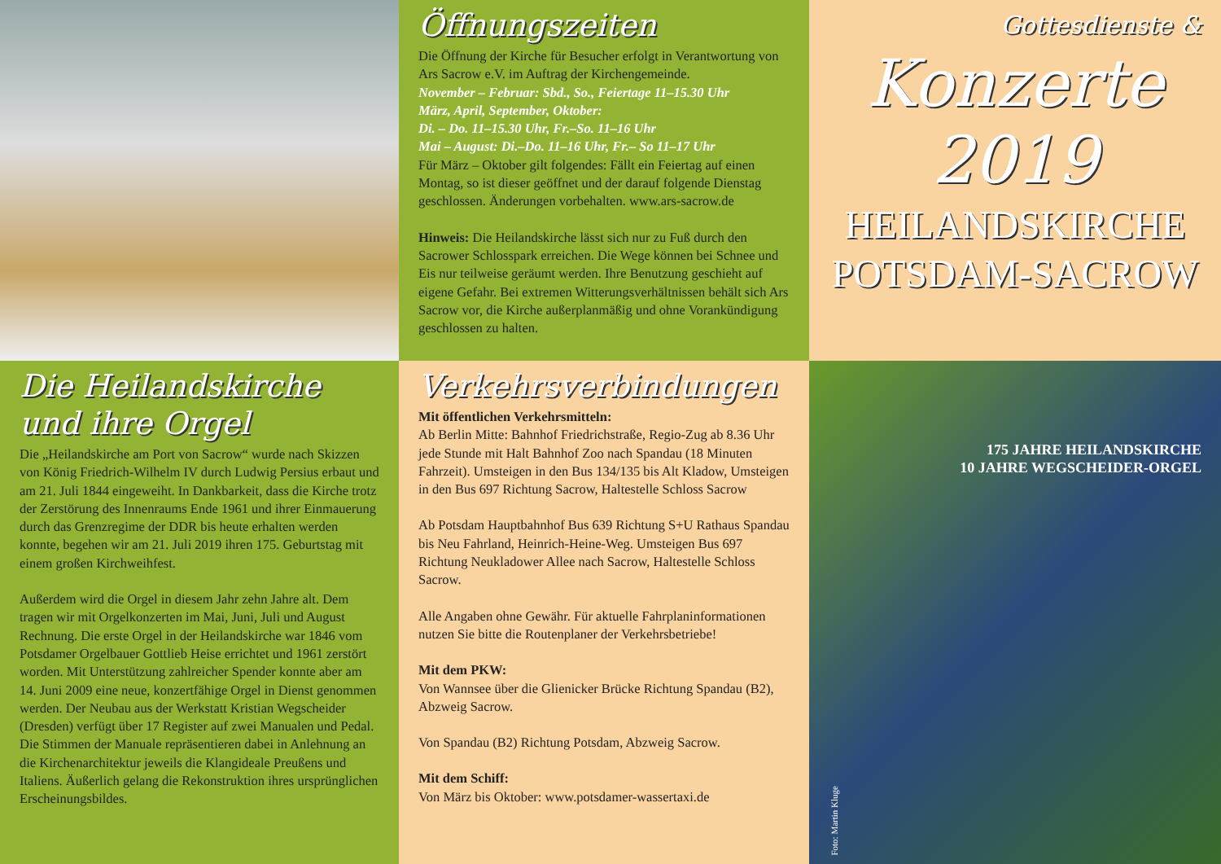Öffnungszeiten
Die Öffnung der Kirche für Besucher erfolgt in Verantwortung von Ars Sacrow e.V. im Auftrag der Kirchengemeinde.
November – Februar: Sbd., So., Feiertage 11–15.30 Uhr
März, April, September, Oktober:
Di. – Do. 11–15.30 Uhr, Fr.–So. 11–16 Uhr
Mai – August: Di.–Do. 11–16 Uhr, Fr.– So 11–17 Uhr
Für März – Oktober gilt folgendes: Fällt ein Feiertag auf einen Montag, so ist dieser geöffnet und der darauf folgende Dienstag geschlossen. Änderungen vorbehalten. www.ars-sacrow.de
Hinweis: Die Heilandskirche lässt sich nur zu Fuß durch den Sacrower Schlosspark erreichen. Die Wege können bei Schnee und Eis nur teilweise geräumt werden. Ihre Benutzung geschieht auf eigene Gefahr. Bei extremen Witterungsverhältnissen behält sich Ars Sacrow vor, die Kirche außerplanmäßig und ohne Vorankündigung geschlossen zu halten.
Gottesdienste &
Konzerte
2019
HEILANDSKIRCHE
POTSDAM-SACROW
Die Heilandskirche
und ihre Orgel
Die „Heilandskirche am Port von Sacrow“ wurde nach Skizzen von König Friedrich-Wilhelm IV durch Ludwig Persius erbaut und am 21. Juli 1844 eingeweiht. In Dankbarkeit, dass die Kirche trotz der Zerstörung des Innenraums Ende 1961 und ihrer Einmauerung durch das Grenzregime der DDR bis heute erhalten werden konnte, begehen wir am 21. Juli 2019 ihren 175. Geburtstag mit einem großen Kirchweihfest.
Außerdem wird die Orgel in diesem Jahr zehn Jahre alt. Dem tragen wir mit Orgelkonzerten im Mai, Juni, Juli und August Rechnung. Die erste Orgel in der Heilandskirche war 1846 vom Potsdamer Orgelbauer Gottlieb Heise errichtet und 1961 zerstört worden. Mit Unterstützung zahlreicher Spender konnte aber am 14. Juni 2009 eine neue, konzertfähige Orgel in Dienst genommen werden. Der Neubau aus der Werkstatt Kristian Wegscheider (Dresden) verfügt über 17 Register auf zwei Manualen und Pedal. Die Stimmen der Manuale repräsentieren dabei in Anlehnung an die Kirchenarchitektur jeweils die Klangideale Preußens und Italiens. Äußerlich gelang die Rekonstruktion ihres ursprünglichen Erscheinungsbildes.
Verkehrsverbindungen
Mit öffentlichen Verkehrsmitteln:
Ab Berlin Mitte: Bahnhof Friedrichstraße, Regio-Zug ab 8.36 Uhr jede Stunde mit Halt Bahnhof Zoo nach Spandau (18 Minuten Fahrzeit). Umsteigen in den Bus 134/135 bis Alt Kladow, Umsteigen in den Bus 697 Richtung Sacrow, Haltestelle Schloss Sacrow
Ab Potsdam Hauptbahnhof Bus 639 Richtung S+U Rathaus Spandau bis Neu Fahrland, Heinrich-Heine-Weg. Umsteigen Bus 697 Richtung Neukladower Allee nach Sacrow, Haltestelle Schloss Sacrow.
Alle Angaben ohne Gewähr. Für aktuelle Fahrplaninformationen nutzen Sie bitte die Routenplaner der Verkehrsbetriebe!
Mit dem PKW:
Von Wannsee über die Glienicker Brücke Richtung Spandau (B2), Abzweig Sacrow.
Von Spandau (B2) Richtung Potsdam, Abzweig Sacrow.
Mit dem Schiff:
Von März bis Oktober: www.potsdamer-wassertaxi.de
175 JAHRE HEILANDSKIRCHE
10 JAHRE WEGSCHEIDER-ORGEL
Foto: Martin Kluge